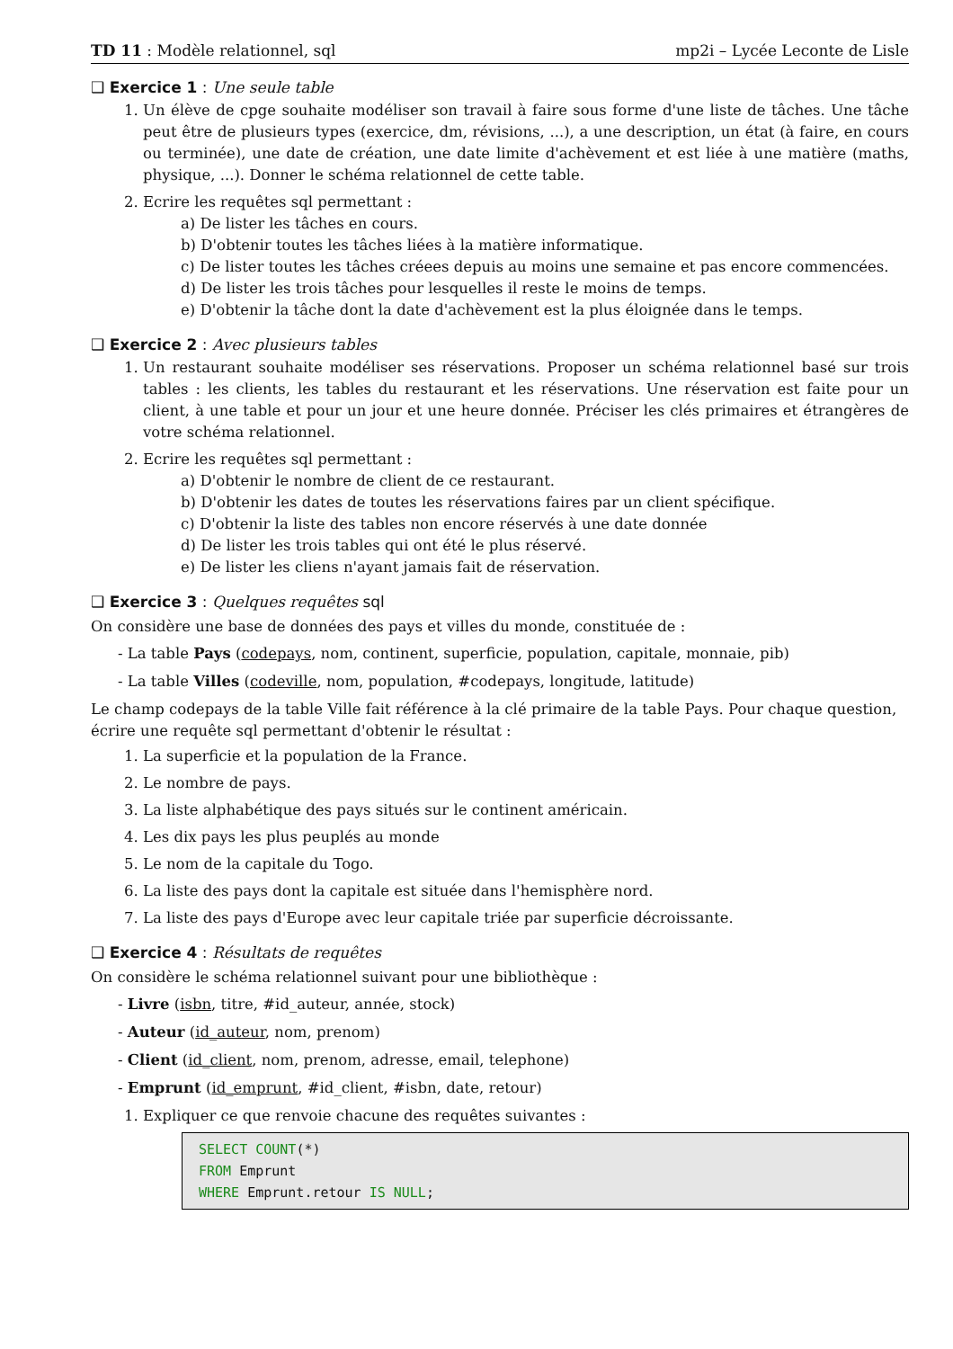TD 11 : Modèle relationnel, sql mp2i – Lycée Leconte de Lisle
❑ Exercice 1 : Une seule table
1. Un élève de cpge souhaite modéliser son travail à faire sous forme d'une liste de tâches. Une tâche peut être de plusieurs types (exercice, dm, révisions, ...), a une description, un état (à faire, en cours ou terminée), une date de création, une date limite d'achèvement et est liée à une matière (maths, physique, ...). Donner le schéma relationnel de cette table.
2. Ecrire les requêtes sql permettant :
a) De lister les tâches en cours.
b) D'obtenir toutes les tâches liées à la matière informatique.
c) De lister toutes les tâches créees depuis au moins une semaine et pas encore commencées.
d) De lister les trois tâches pour lesquelles il reste le moins de temps.
e) D'obtenir la tâche dont la date d'achèvement est la plus éloignée dans le temps.
❑ Exercice 2 : Avec plusieurs tables
1. Un restaurant souhaite modéliser ses réservations. Proposer un schéma relationnel basé sur trois tables : les clients, les tables du restaurant et les réservations. Une réservation est faite pour un client, à une table et pour un jour et une heure donnée. Préciser les clés primaires et étrangères de votre schéma relationnel.
2. Ecrire les requêtes sql permettant :
a) D'obtenir le nombre de client de ce restaurant.
b) D'obtenir les dates de toutes les réservations faires par un client spécifique.
c) D'obtenir la liste des tables non encore réservés à une date donnée
d) De lister les trois tables qui ont été le plus réservé.
e) De lister les cliens n'ayant jamais fait de réservation.
❑ Exercice 3 : Quelques requêtes sql
On considère une base de données des pays et villes du monde, constituée de :
- La table Pays (codepays, nom, continent, superficie, population, capitale, monnaie, pib)
- La table Villes (codeville, nom, population, #codepays, longitude, latitude)
Le champ codepays de la table Ville fait référence à la clé primaire de la table Pays. Pour chaque question, écrire une requête sql permettant d'obtenir le résultat :
1. La superficie et la population de la France.
2. Le nombre de pays.
3. La liste alphabétique des pays situés sur le continent américain.
4. Les dix pays les plus peuplés au monde
5. Le nom de la capitale du Togo.
6. La liste des pays dont la capitale est située dans l'hemisphère nord.
7. La liste des pays d'Europe avec leur capitale triée par superficie décroissante.
❑ Exercice 4 : Résultats de requêtes
On considère le schéma relationnel suivant pour une bibliothèque :
- Livre (isbn, titre, #id_auteur, année, stock)
- Auteur (id_auteur, nom, prenom)
- Client (id_client, nom, prenom, adresse, email, telephone)
- Emprunt (id_emprunt, #id_client, #isbn, date, retour)
1. Expliquer ce que renvoie chacune des requêtes suivantes :
SELECT COUNT(*)
FROM Emprunt
WHERE Emprunt.retour IS NULL;